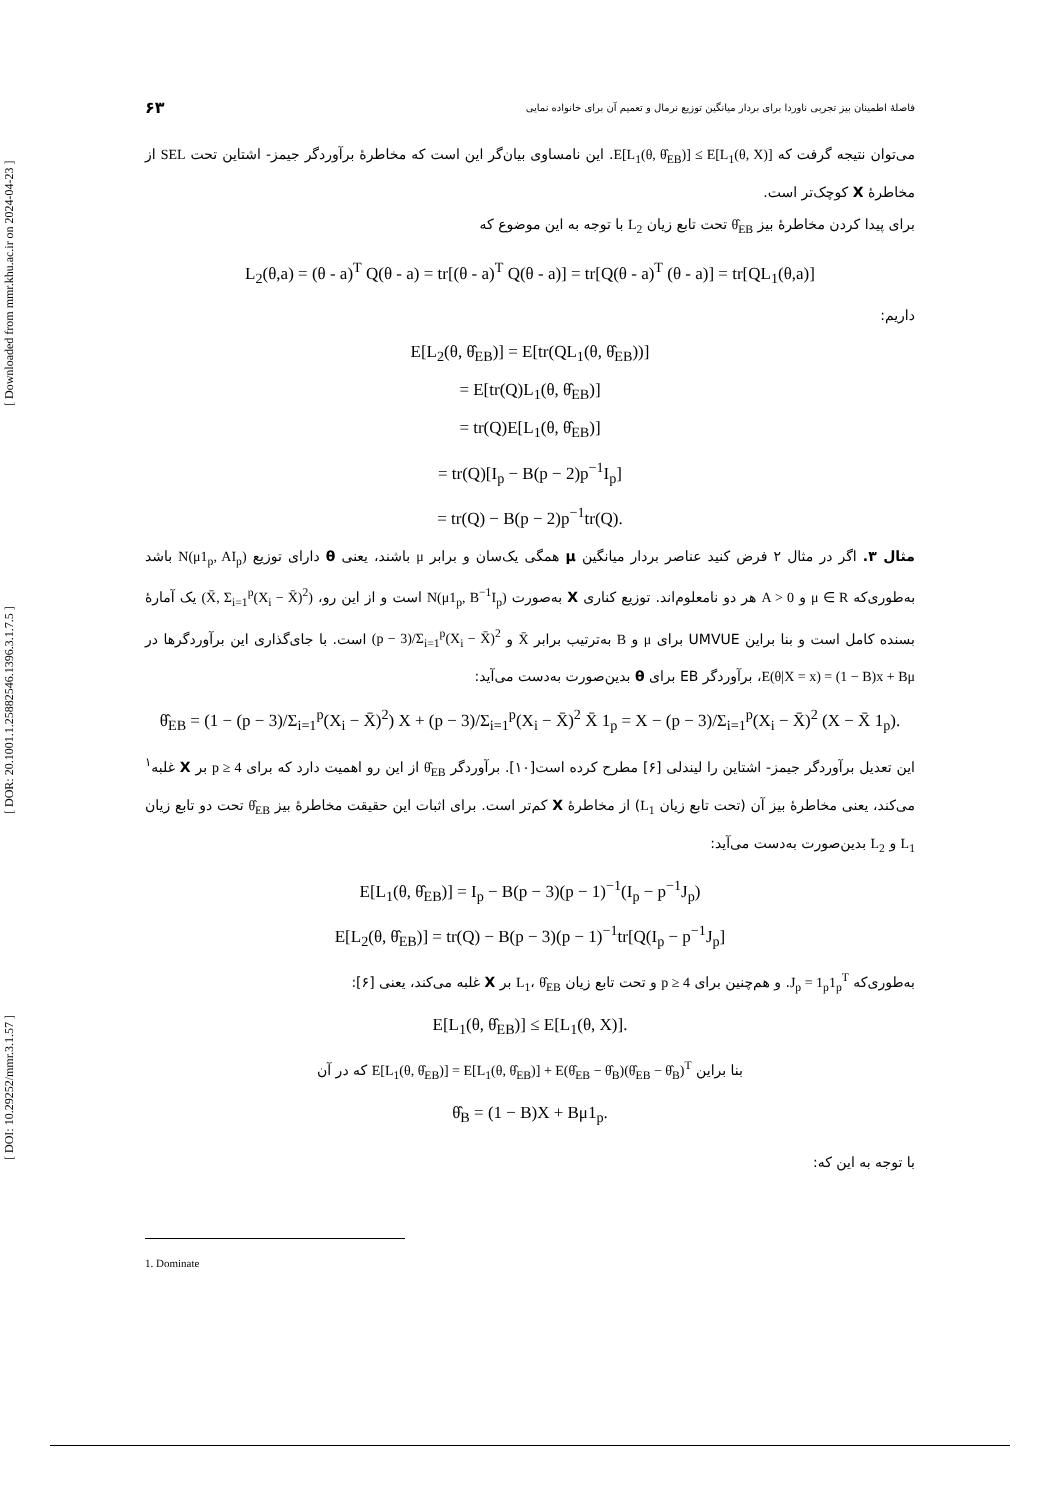[ DOI: 10.29252/mmr.3.1.57 ] [ DOR: 20.1001.1.25882546.1396.3.1.7.5 ] [ Downloaded from mmr.khu.ac.ir on 2024-04-23 ]
فاصلهٔ اطمینان بیز تجربی ناوردا برای بردار میانگین توزیع نرمال و تعمیم آن برای خانواده نمایی ۶۳
می‌توان نتیجه گرفت که E[L<sub>1</sub>(θ, θ̂<sub>EB</sub>)] ≤ E[L<sub>1</sub>(θ, X)]. این نامساوی بیان‌گر این است که مخاطرهٔ برآوردگر جیمز- اشتاین تحت SEL از مخاطرهٔ X کوچک‌تر است.
برای پیدا کردن مخاطرهٔ بیز θ̂<sub>EB</sub> تحت تابع زیان L<sub>2</sub> با توجه به این موضوع که
L<sub>2</sub>(θ,a) = (θ - a)<sup>T</sup> Q(θ - a) = tr[(θ - a)<sup>T</sup> Q(θ - a)] = tr[Q(θ - a)<sup>T</sup> (θ - a)] = tr[QL<sub>1</sub>(θ,a)]
داریم:
E[L<sub>2</sub>(θ, θ̂<sub>EB</sub>)] = E[tr(QL<sub>1</sub>(θ, θ̂<sub>EB</sub>))]
= E[tr(Q)L<sub>1</sub>(θ, θ̂<sub>EB</sub>)]
= tr(Q)E[L<sub>1</sub>(θ, θ̂<sub>EB</sub>)]
= tr(Q)[I<sub>p</sub> − B(p − 2)p<sup>−1</sup>I<sub>p</sub>]
= tr(Q) − B(p − 2)p<sup>−1</sup>tr(Q).
مثال ۳. اگر در مثال ۲ فرض کنید عناصر بردار میانگین μ همگی یک‌سان و برابر μ باشند، یعنی θ دارای توزیع N(μ1<sub>p</sub>, AI<sub>p</sub>) باشد به‌طوری‌که μ ∈ R و A > 0 هر دو نامعلوم‌اند. توزیع کناری X به‌صورت N(μ1<sub>p</sub>, B<sup>−1</sup>I<sub>p</sub>) است و از این رو، (X̄, Σ<sub>i=1</sub><sup>p</sup>(X<sub>i</sub> − X̄)<sup>2</sup>) یک آمارهٔ بسنده کامل است و بنا براین UMVUE برای μ و B به‌ترتیب برابر X̄ و (p − 3)/Σ<sub>i=1</sub><sup>p</sup>(X<sub>i</sub> − X̄)<sup>2</sup> است. با جای‌گذاری این برآوردگرها در E(θ|X = x) = (1 − B)x + Bμ، برآوردگر EB برای θ بدین‌صورت به‌دست می‌آید:
θ̂<sub>EB</sub> = (1 − (p − 3)/Σ<sub>i=1</sub><sup>p</sup>(X<sub>i</sub> − X̄)<sup>2</sup>) X + (p − 3)/Σ<sub>i=1</sub><sup>p</sup>(X<sub>i</sub> − X̄)<sup>2</sup> X̄ 1<sub>p</sub> = X − (p − 3)/Σ<sub>i=1</sub><sup>p</sup>(X<sub>i</sub> − X̄)<sup>2</sup> (X − X̄ 1<sub>p</sub>).
این تعدیل برآوردگر جیمز- اشتاین را لیندلی [۶] مطرح کرده است[۱۰]. برآوردگر θ̂<sub>EB</sub> از این رو اهمیت دارد که برای p ≥ 4 بر X غلبه<sup>۱</sup> می‌کند، یعنی مخاطرهٔ بیز آن (تحت تابع زیان L<sub>1</sub>) از مخاطرهٔ X کم‌تر است. برای اثبات این حقیقت مخاطرهٔ بیز θ̂<sub>EB</sub> تحت دو تابع زیان L<sub>1</sub> و L<sub>2</sub> بدین‌صورت به‌دست می‌آید:
E[L<sub>1</sub>(θ, θ̂<sub>EB</sub>)] = I<sub>p</sub> − B(p − 3)(p − 1)<sup>−1</sup>(I<sub>p</sub> − p<sup>−1</sup>J<sub>p</sub>)
E[L<sub>2</sub>(θ, θ̂<sub>EB</sub>)] = tr(Q) − B(p − 3)(p − 1)<sup>−1</sup>tr[Q(I<sub>p</sub> − p<sup>−1</sup>J<sub>p</sub>]
به‌طوری‌که J<sub>p</sub> = 1<sub>p</sub>1<sub>p</sub><sup>T</sup>. و هم‌چنین برای p ≥ 4 و تحت تابع زیان L<sub>1</sub>، θ̂<sub>EB</sub> بر X غلبه می‌کند، یعنی [۶]:
E[L<sub>1</sub>(θ, θ̂<sub>EB</sub>)] ≤ E[L<sub>1</sub>(θ, X)].
بنا براین E[L<sub>1</sub>(θ, θ̂<sub>EB</sub>)] = E[L<sub>1</sub>(θ, θ̂<sub>EB</sub>)] + E(θ̂<sub>EB</sub> − θ̂<sub>B</sub>)(θ̂<sub>EB</sub> − θ̂<sub>B</sub>)<sup>T</sup> که در آن
θ̂<sub>B</sub> = (1 − B)X + Bμ1<sub>p</sub>.
با توجه به این که:
1. Dominate